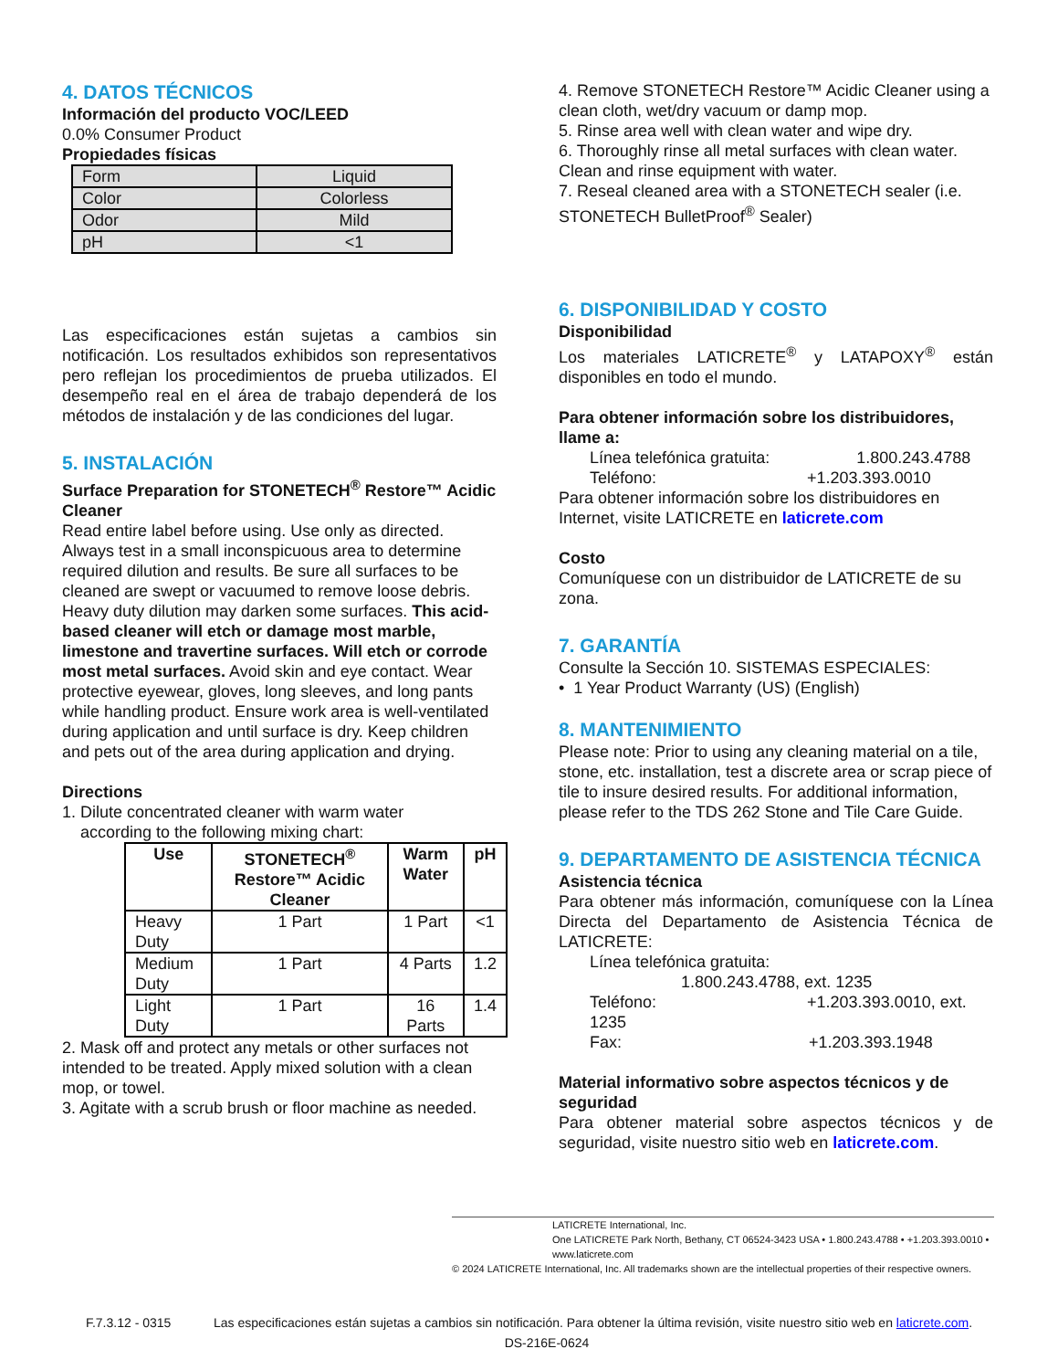4. DATOS TÉCNICOS
Información del producto VOC/LEED
0.0% Consumer Product
Propiedades físicas
| Form | Liquid |
| Color | Colorless |
| Odor | Mild |
| pH | <1 |
Las especificaciones están sujetas a cambios sin notificación. Los resultados exhibidos son representativos pero reflejan los procedimientos de prueba utilizados. El desempeño real en el área de trabajo dependerá de los métodos de instalación y de las condiciones del lugar.
5. INSTALACIÓN
Surface Preparation for STONETECH<sup>®</sup> Restore™ Acidic Cleaner
Read entire label before using. Use only as directed. Always test in a small inconspicuous area to determine required dilution and results. Be sure all surfaces to be cleaned are swept or vacuumed to remove loose debris. Heavy duty dilution may darken some surfaces. This acid-based cleaner will etch or damage most marble, limestone and travertine surfaces. Will etch or corrode most metal surfaces. Avoid skin and eye contact. Wear protective eyewear, gloves, long sleeves, and long pants while handling product. Ensure work area is well-ventilated during application and until surface is dry. Keep children and pets out of the area during application and drying.
Directions
1. Dilute concentrated cleaner with warm water
according to the following mixing chart:
| Use | STONETECH<sup>®</sup> Restore™ Acidic Cleaner | Warm Water | pH |
| --- | --- | --- | --- |
| Heavy Duty | 1 Part | 1 Part | <1 |
| Medium Duty | 1 Part | 4 Parts | 1.2 |
| Light Duty | 1 Part | 16 Parts | 1.4 |
2. Mask off and protect any metals or other surfaces not intended to be treated. Apply mixed solution with a clean mop, or towel.
3. Agitate with a scrub brush or floor machine as needed.
4. Remove STONETECH Restore™ Acidic Cleaner using a clean cloth, wet/dry vacuum or damp mop.
5. Rinse area well with clean water and wipe dry.
6. Thoroughly rinse all metal surfaces with clean water. Clean and rinse equipment with water.
7. Reseal cleaned area with a STONETECH sealer (i.e. STONETECH BulletProof<sup>®</sup> Sealer)
6. DISPONIBILIDAD Y COSTO
Disponibilidad
Los materiales LATICRETE<sup>®</sup> y LATAPOXY<sup>®</sup> están disponibles en todo el mundo.
Para obtener información sobre los distribuidores, llame a:
Línea telefónica gratuita: 1.800.243.4788
Teléfono: +1.203.393.0010
Para obtener información sobre los distribuidores en Internet, visite LATICRETE en laticrete.com
Costo
Comuníquese con un distribuidor de LATICRETE de su zona.
7. GARANTÍA
Consulte la Sección 10. SISTEMAS ESPECIALES:
• 1 Year Product Warranty (US) (English)
8. MANTENIMIENTO
Please note: Prior to using any cleaning material on a tile, stone, etc. installation, test a discrete area or scrap piece of tile to insure desired results. For additional information, please refer to the TDS 262 Stone and Tile Care Guide.
9. DEPARTAMENTO DE ASISTENCIA TÉCNICA
Asistencia técnica
Para obtener más información, comuníquese con la Línea Directa del Departamento de Asistencia Técnica de LATICRETE:
Línea telefónica gratuita:
1.800.243.4788, ext. 1235
Teléfono: +1.203.393.0010, ext. 1235
Fax: +1.203.393.1948
Material informativo sobre aspectos técnicos y de seguridad
Para obtener material sobre aspectos técnicos y de seguridad, visite nuestro sitio web en laticrete.com.
LATICRETE International, Inc.
One LATICRETE Park North, Bethany, CT 06524-3423 USA • 1.800.243.4788 • +1.203.393.0010 • www.laticrete.com
© 2024 LATICRETE International, Inc. All trademarks shown are the intellectual properties of their respective owners.
F.7.3.12 - 0315 Las especificaciones están sujetas a cambios sin notificación. Para obtener la última revisión, visite nuestro sitio web en laticrete.com. DS-216E-0624